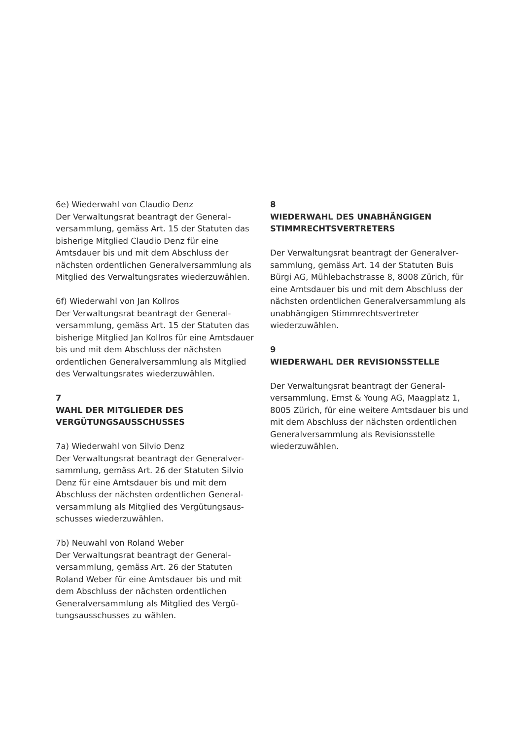6e) Wiederwahl von Claudio Denz
Der Verwaltungsrat beantragt der General­versammlung, gemäss Art. 15 der Statuten das bisherige Mitglied Claudio Denz für eine Amtsdauer bis und mit dem Abschluss der nächsten ordentlichen Generalversammlung als Mitglied des Verwaltungsrates wiederzu­wählen.
6f) Wiederwahl von Jan Kollros
Der Verwaltungsrat beantragt der General­versammlung, gemäss Art. 15 der Statuten das bisherige Mitglied Jan Kollros für eine Amtsdauer bis und mit dem Abschluss der nächsten ordentlichen Generalversammlung als Mitglied des Verwaltungsrates wiederzu­wählen.
7
WAHL DER MITGLIEDER DES VERGÜTUNGSAUSSCHUSSES
7a) Wiederwahl von Silvio Denz
Der Verwaltungsrat beantragt der Generalver­sammlung, gemäss Art. 26 der Statuten Silvio Denz für eine Amtsdauer bis und mit dem Abschluss der nächsten ordentlichen General­versammlung als Mitglied des Vergütungsaus­schusses wiederzuwählen.
7b) Neuwahl von Roland Weber
Der Verwaltungsrat beantragt der General­versammlung, gemäss Art. 26 der Statuten Roland Weber für eine Amtsdauer bis und mit dem Abschluss der nächsten ordentlichen Generalversammlung als Mitglied des Vergü­tungsausschusses zu wählen.
8
WIEDERWAHL DES UNABHÄNGIGEN STIMMRECHTSVERTRETERS
Der Verwaltungsrat beantragt der Generalver­sammlung, gemäss Art. 14 der Statuten Buis Bürgi AG, Mühlebachstrasse 8, 8008 Zürich, für eine Amtsdauer bis und mit dem Abschluss der nächsten ordentlichen Generalversamm­lung als unabhängigen Stimmrechtsvertreter wiederzuwählen.
9
WIEDERWAHL DER REVISIONSSTELLE
Der Verwaltungsrat beantragt der General­versammlung, Ernst & Young AG, Maagplatz 1, 8005 Zürich, für eine weitere Amtsdauer bis und mit dem Abschluss der nächsten ordentli­chen Generalversammlung als Revisionsstelle wiederzuwählen.